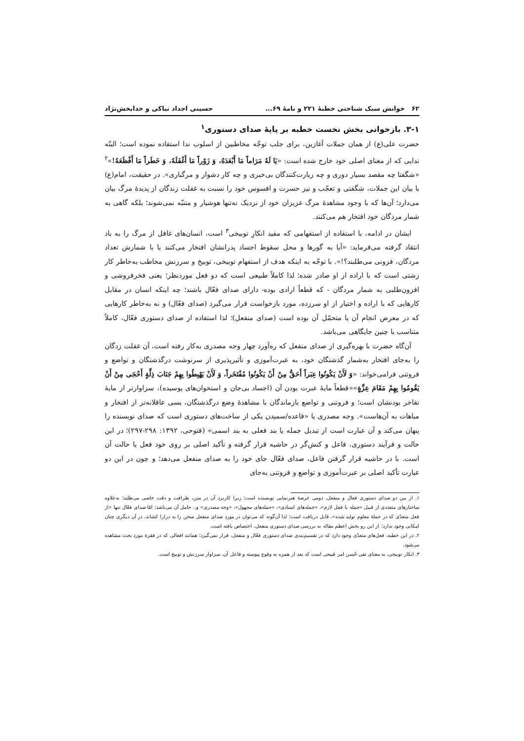۶۲ خوانش سبک شناختی خطبهٔ ۲۲۱ و نامهٔ ۶۹... حسینی اجداد نیاکی و خدابخش‌نژاد
۳-۱. بازخوانی بخش نخست خطبه بر پایهٔ صدای دستوری<sup>۱</sup>
حضرت علی(ع) از همان جملات آغازین، برای جلب توجّه مخاطبین از اسلوب ندا استفاده نموده است؛ البتّه ندایی که از معنای اصلی خود خارج شده است: «يَا لَهُ مَرَاماً مَا أَبْعَدَهُ، وَ زَوْراً مَا أَغْفَلَهُ، وَ خَطَراً مَا أَفْظَعَهُ!»<sup>۲</sup> «شگفتا چه مقصد بسیار دوری و چه زیارت‌کنندگان بی‌خبری و چه کار دشوار و مرگباری». در حقیقت، امام(ع) با بیان این جملات، شگفتی و تعجّب و نیز حسرت و افسوس خود را نسبت به غفلت زندگان از پدیدهٔ مرگ بیان می‌دارد؛ آن‌ها که با وجود مشاهدهٔ مرگ عزیزان خود از نزدیک نه‌تنها هوشیار و متنبّه نمی‌شوند؛ بلکه گاهی به شمار مردگان خود افتخار هم می‌کنند.
ایشان در ادامه، با استفاده از استفهامی که مفید انکارِ توبیخی<sup>۳</sup> است، انسان‌های غافل از مرگ را به باد انتقاد گرفته می‌فرماید: «آیا به گورها و محل سقوط اجساد پدرانشان افتخار می‌کنند یا با شمارش تعداد مردگان، فزونی می‌طلبند؟!». با توجّه به اینکه هدف از استفهام توبیخی، توبیخ و سرزنش مخاطب به‌خاطر کار زشتی است که با اراده از او صادر شده؛ لذا کاملاً طبیعی است که دو فعل موردنظر؛ یعنی فخرفروشی و افزون‌طلبی به شمار مردگان - که قطعاً ارادی بوده- دارای صدای فعّال باشند؛ چه اینکه انسان در مقابل کارهایی که با اراده و اختیار از او سرزده، مورد بازخواست قرار می‌گیرد (صدای فعّال) و نه به‌خاطر کارهایی که در معرض انجام آن یا متحمّل آن بوده است (صدای منفعل)؛ لذا استفاده از صدای دستوری فعّال، کاملاً متناسب با چنین جایگاهی می‌باشد.
آن‌گاه حضرت با بهره‌گیری از صدای منفعل که ره‌آورد چهار وجه مصدری به‌کار رفته است، آن غفلت زدگان را به‌جای افتخار به‌شمار گذشتگان خود، به عبرت‌آموزی و تأثیرپذیری از سرنوشت درگذشتگان و تواضع و فروتنی فرامی‌خواند: «وَ لَأَنْ يَكُونُوا عِبَراً أَحَقُّ مِنْ أَنْ يَكُونُوا مُفْتَخَراً، وَ لَأَنْ يَهْبِطُوا بِهِمْ جَنَابَ ذِلَّةٍ أَحْجَى مِنْ أَنْ يَقُومُوا بِهِمْ مَقَامَ عِزَّةٍ»«قطعاً مایهٔ عبرت بودن آن (اجساد بی‌جان و استخوان‌های پوسیده)، سزاوارتر از مایهٔ تفاخر بودنشان است؛ و فروتنی و تواضع بازماندگان با مشاهدهٔ وضع درگذشتگان، بسی عاقلانه‌تر از افتخار و مباهات به آن‌هاست». وجه مصدری یا «قاعده/سمیدن یکی از ساخت‌های دستوری است که صدای نویسنده را پنهان می‌کند و آن عبارت است از تبدیل جمله یا بند فعلی به بند اسمی» (فتوحی، ۱۳۹۲: ۲۹۸-۲۹۷)؛ در این حالت و فرآیند دستوری، فاعل و کنش‌گر در حاشیه قرار گرفته و تأکید اصلی بر روی خود فعل یا حالت آن است. با در حاشیه قرار گرفتن فاعل، صدای فعّال جای خود را به صدای منفعل می‌دهد؛ و چون در این دو عبارت تأکید اصلی بر عبرت‌آموزی و تواضع و فروتنی به‌جای
۱. از بین دو صدای دستوری فعال و منفعل، دومی عرصهٔ هنرنمایی نویسنده است؛ زیرا کاربرد آن در متن، ظرافت و دقت خاصی می‌طلبد؛ به‌علاوه ساختارهای متعددی از قبیل «جمله با فعل لازم»، «جمله‌های اسنادی»، «جمله‌های مجهول»، «وجه مصدری» و.. حامل آن می‌باشد؛ امّا صدای فعّال تنها «از فعل متعدّی که در جملهٔ معلوم تولید شده»، قابل دریافت است؛ لذا آن‌گونه که می‌توان در مورد صدای منفعل سخن را به درازا کشاند، در آن دیگری چنان امکانی وجود ندارد؛ از این رو بخش اعظم مقاله به بررسی صدای دستوری منفعل، اختصاص یافته است.
۲. در این خطبه، فعل‌های متعدّی وجود دارد که در تقسیم‌بندی صدای دستوری فعّال و منفعل، قرار نمی‌گیرد؛ همانند افعالی که در فقرهٔ مورد بحث مشاهده می‌شود.
۳. انکار توبیخی، به معنای نفی حُسن امر قبیحی است که بعد از همزه به وقوع پیوسته و فاعل آن، سزاوار سرزنش و توبیخ است.